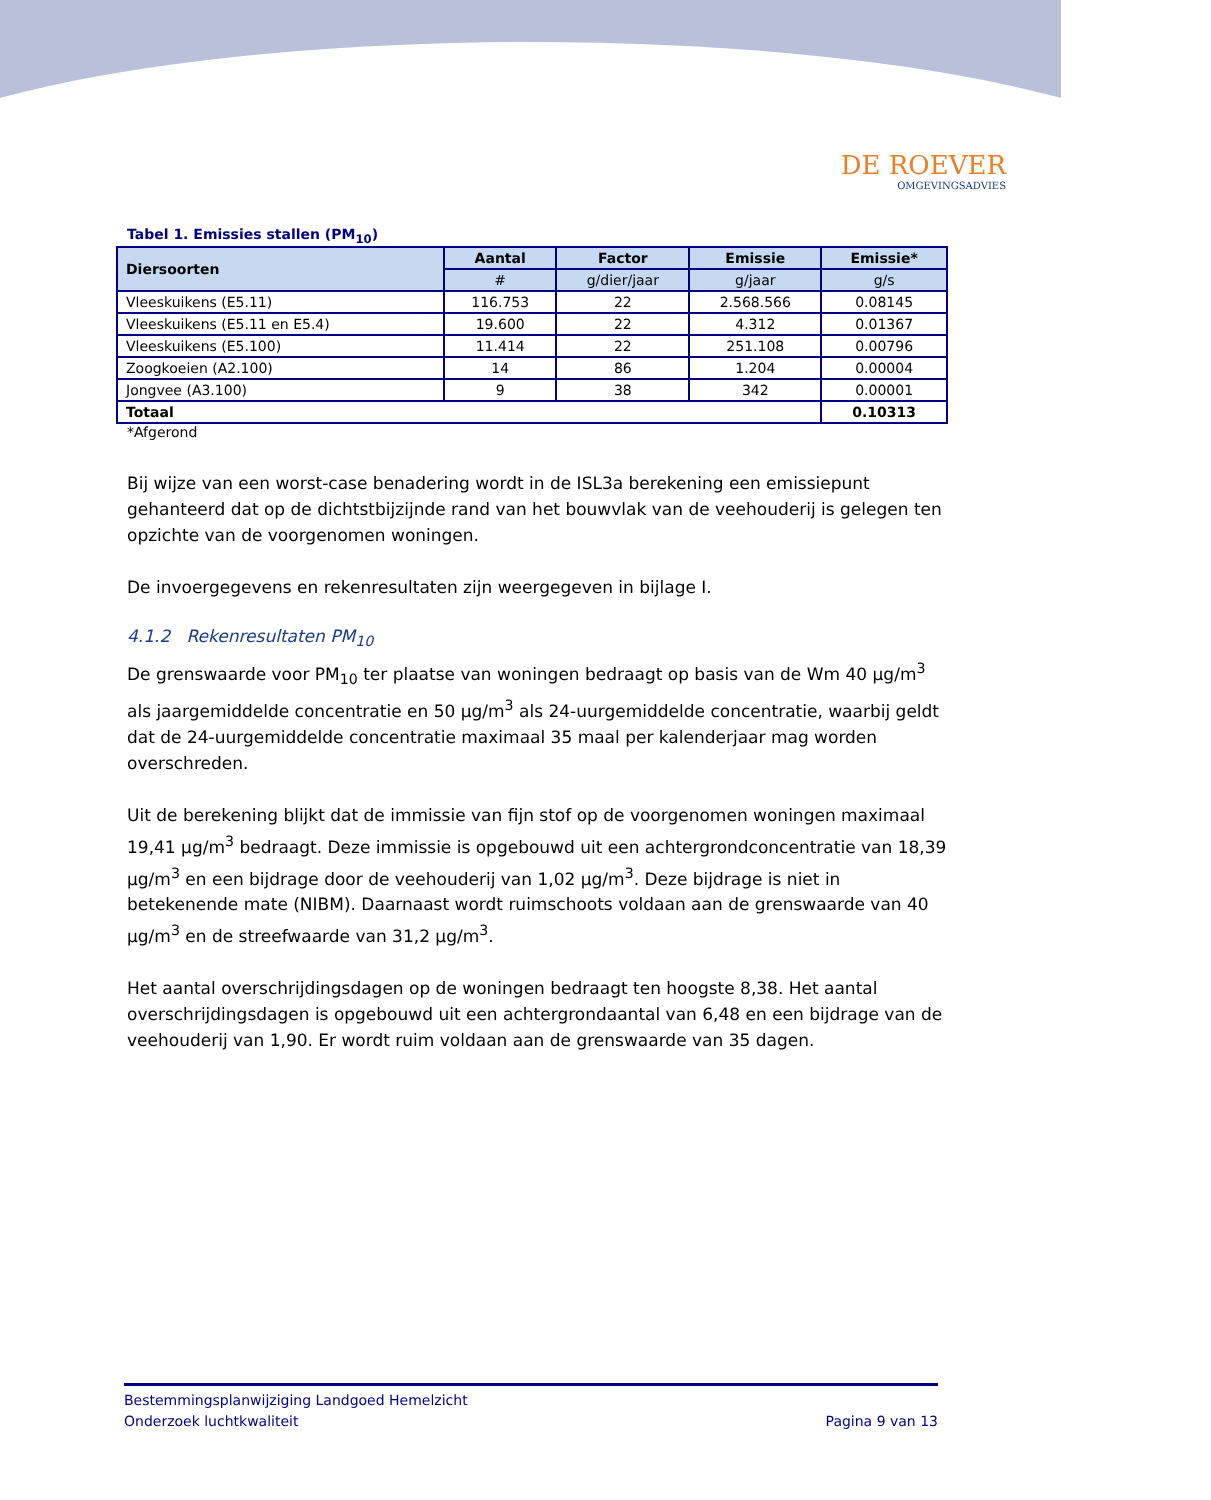DE ROEVER
OMGEVINGSADVIES
Tabel 1. Emissies stallen (PM<sub>10</sub>)
| Diersoorten | Aantal | Factor | Emissie | Emissie* |
| --- | --- | --- | --- | --- |
| | # | g/dier/jaar | g/jaar | g/s |
| Vleeskuikens (E5.11) | 116.753 | 22 | 2.568.566 | 0.08145 |
| Vleeskuikens (E5.11 en E5.4) | 19.600 | 22 | 4.312 | 0.01367 |
| Vleeskuikens (E5.100) | 11.414 | 22 | 251.108 | 0.00796 |
| Zoogkoeien (A2.100) | 14 | 86 | 1.204 | 0.00004 |
| Jongvee (A3.100) | 9 | 38 | 342 | 0.00001 |
| Totaal | | | | 0.10313 |
*Afgerond
Bij wijze van een worst-case benadering wordt in de ISL3a berekening een emissiepunt gehanteerd dat op de dichtstbijzijnde rand van het bouwvlak van de veehouderij is gelegen ten opzichte van de voorgenomen woningen.
De invoergegevens en rekenresultaten zijn weergegeven in bijlage I.
4.1.2 Rekenresultaten PM<sub>10</sub>
De grenswaarde voor PM<sub>10</sub> ter plaatse van woningen bedraagt op basis van de Wm 40 µg/m<sup>3</sup> als jaargemiddelde concentratie en 50 µg/m<sup>3</sup> als 24-uurgemiddelde concentratie, waarbij geldt dat de 24-uurgemiddelde concentratie maximaal 35 maal per kalenderjaar mag worden overschreden.
Uit de berekening blijkt dat de immissie van fijn stof op de voorgenomen woningen maximaal 19,41 µg/m<sup>3</sup> bedraagt. Deze immissie is opgebouwd uit een achtergrondconcentratie van 18,39 µg/m<sup>3</sup> en een bijdrage door de veehouderij van 1,02 µg/m<sup>3</sup>. Deze bijdrage is niet in betekenende mate (NIBM). Daarnaast wordt ruimschoots voldaan aan de grenswaarde van 40 µg/m<sup>3</sup> en de streefwaarde van 31,2 µg/m<sup>3</sup>.
Het aantal overschrijdingsdagen op de woningen bedraagt ten hoogste 8,38. Het aantal overschrijdingsdagen is opgebouwd uit een achtergrondaantal van 6,48 en een bijdrage van de veehouderij van 1,90. Er wordt ruim voldaan aan de grenswaarde van 35 dagen.
Bestemmingsplanwijziging Landgoed Hemelzicht
Onderzoek luchtkwaliteit Pagina 9 van 13